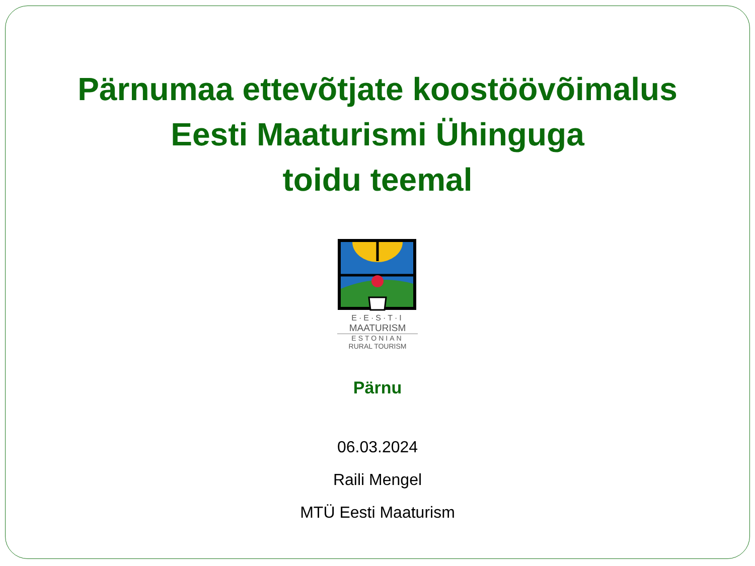Pärnumaa ettevõtjate koostöövõimalus
Eesti Maaturismi Ühinguga
toidu teemal
E·E·S·T·I
MAATURISM
ESTONIAN
RURAL TOURISM
Pärnu
06.03.2024
Raili Mengel
MTÜ Eesti Maaturism